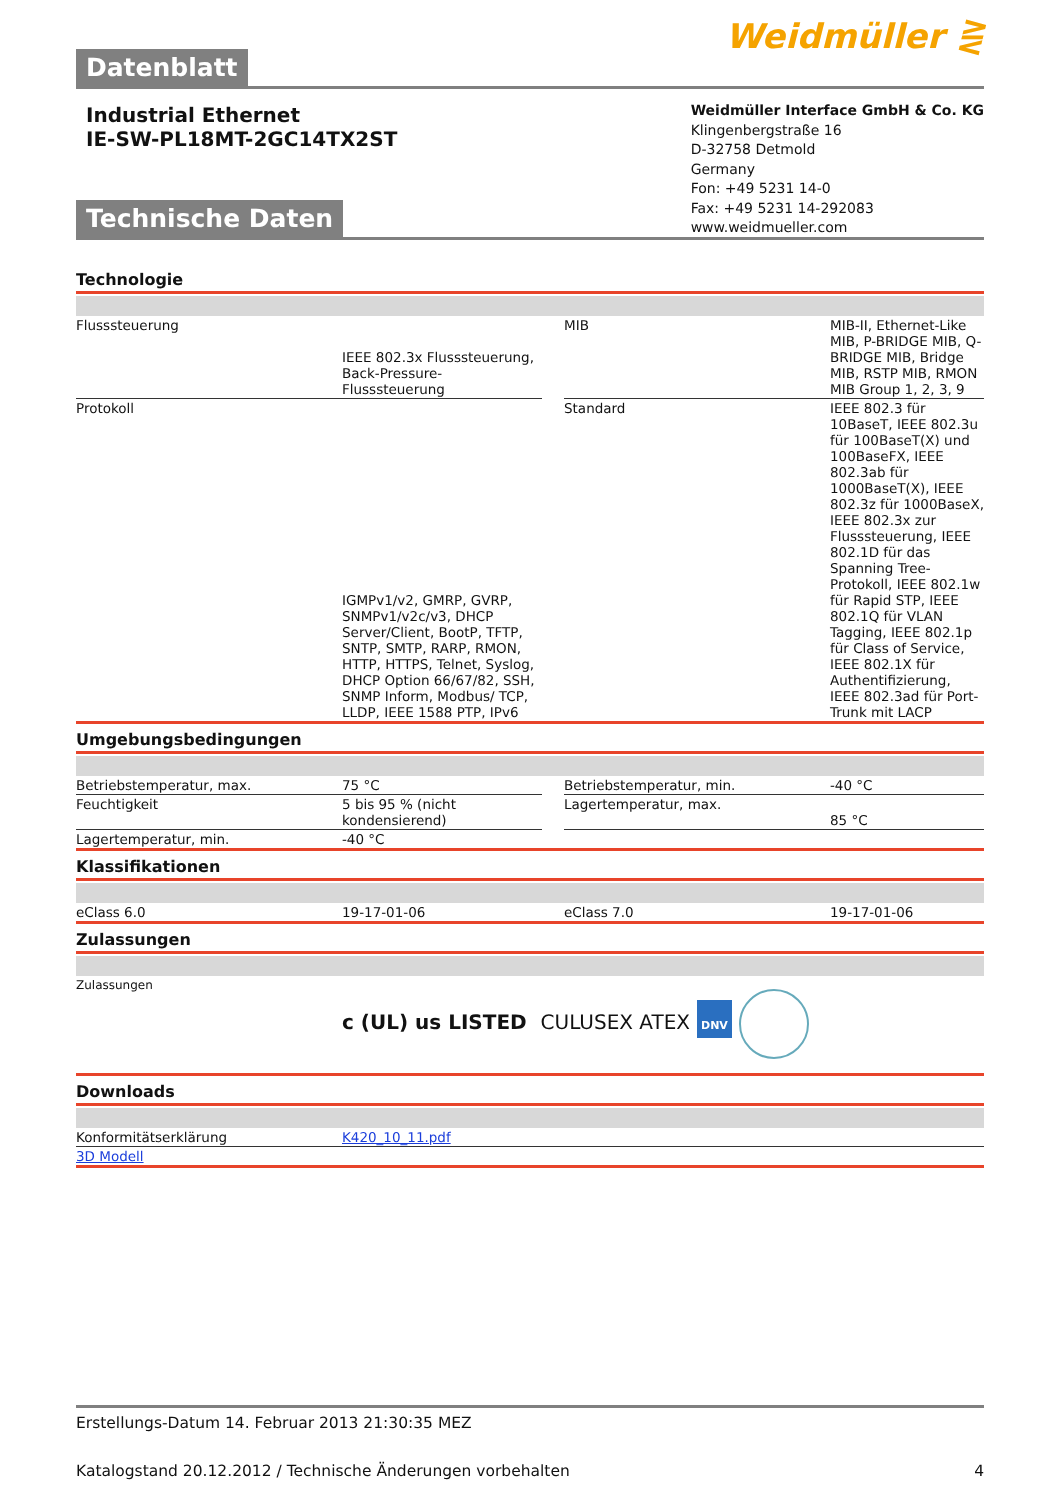Datenblatt
Weidmüller ⋛
Industrial Ethernet
IE-SW-PL18MT-2GC14TX2ST
Weidmüller Interface GmbH & Co. KG
Klingenbergstraße 16
D-32758 Detmold
Germany
Fon: +49 5231 14-0
Fax: +49 5231 14-292083
www.weidmueller.com
Technische Daten
Technologie
| Flusssteuerung | IEEE 802.3x Flusssteuerung, Back-Pressure-Flusssteuerung | | MIB | MIB-II, Ethernet-Like MIB, P-BRIDGE MIB, Q-BRIDGE MIB, Bridge MIB, RSTP MIB, RMON MIB Group 1, 2, 3, 9 |
| Protokoll | IGMPv1/v2, GMRP, GVRP, SNMPv1/v2c/v3, DHCP Server/Client, BootP, TFTP, SNTP, SMTP, RARP, RMON, HTTP, HTTPS, Telnet, Syslog, DHCP Option 66/67/82, SSH, SNMP Inform, Modbus/ TCP, LLDP, IEEE 1588 PTP, IPv6 | | Standard | IEEE 802.3 für 10BaseT, IEEE 802.3u für 100BaseT(X) und 100BaseFX, IEEE 802.3ab für 1000BaseT(X), IEEE 802.3z für 1000BaseX, IEEE 802.3x zur Flusssteuerung, IEEE 802.1D für das Spanning Tree-Protokoll, IEEE 802.1w für Rapid STP, IEEE 802.1Q für VLAN Tagging, IEEE 802.1p für Class of Service, IEEE 802.1X für Authentifizierung, IEEE 802.3ad für Port-Trunk mit LACP |
Umgebungsbedingungen
| Betriebstemperatur, max. | 75 °C | | Betriebstemperatur, min. | -40 °C |
| Feuchtigkeit | 5 bis 95 % (nicht kondensierend) | | Lagertemperatur, max. | 85 °C |
| Lagertemperatur, min. | -40 °C | | | |
Klassifikationen
| eClass 6.0 | 19-17-01-06 | eClass 7.0 | 19-17-01-06 |
Zulassungen
| Zulassungen | c (UL) us LISTED CULUSEX ATEX DNV |
Downloads
| Konformitätserklärung | K420_10_11.pdf |
| 3D Modell | |
Erstellungs-Datum 14. Februar 2013 21:30:35 MEZ
Katalogstand 20.12.2012 / Technische Änderungen vorbehalten 4